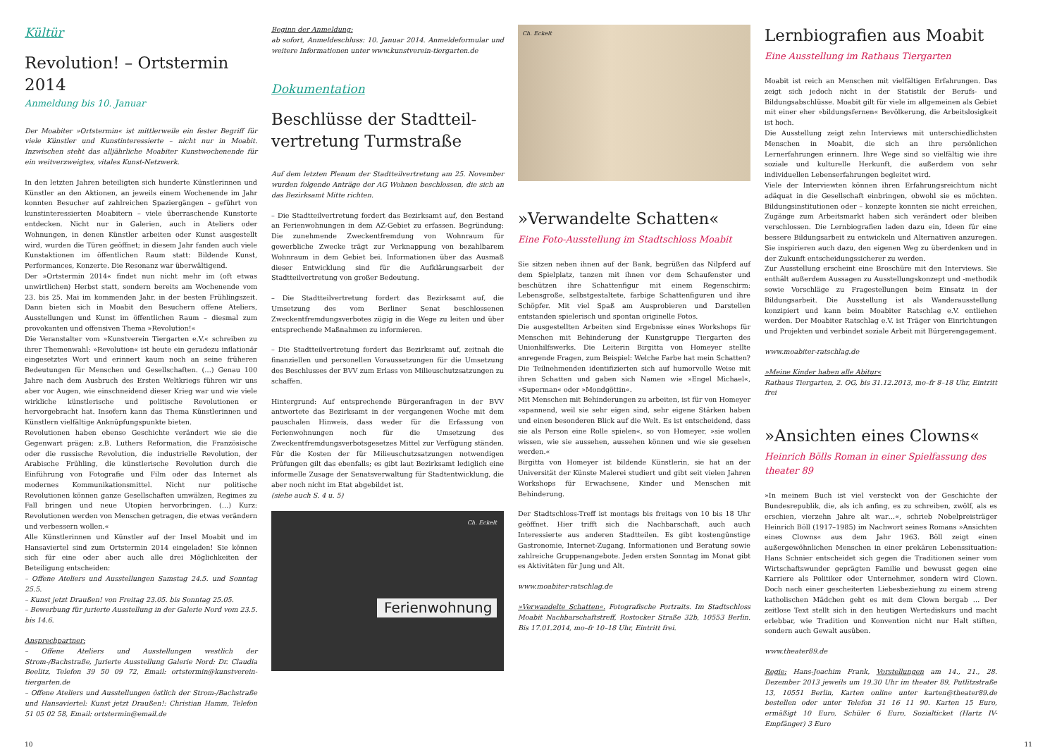Kültür
Revolution! – Ortstermin 2014
Anmeldung bis 10. Januar
Der Moabiter »Ortstermin« ist mittlerweile ein fester Begriff für viele Künstler und Kunstinteressierte – nicht nur in Moabit. Inzwischen steht das alljährliche Moabiter Kunstwochenende für ein weitverzweigtes, vitales Kunst-Netzwerk.
In den letzten Jahren beteiligten sich hunderte Künstlerinnen und Künstler an den Aktionen, an jeweils einem Wochenende im Jahr konnten Besucher auf zahlreichen Spaziergängen – geführt von kunstinteressierten Moabitern – viele überraschende Kunstorte entdecken. Nicht nur in Galerien, auch in Ateliers oder Wohnungen, in denen Künstler arbeiten oder Kunst ausgestellt wird, wurden die Türen geöffnet; in diesem Jahr fanden auch viele Kunstaktionen im öffentlichen Raum statt: Bildende Kunst, Performances, Konzerte. Die Resonanz war überwältigend.
Der »Ortstermin 2014« findet nun nicht mehr im (oft etwas unwirtlichen) Herbst statt, sondern bereits am Wochenende vom 23. bis 25. Mai im kommenden Jahr, in der besten Frühlingszeit. Dann bieten sich in Moabit den Besuchern offene Ateliers, Ausstellungen und Kunst im öffentlichen Raum – diesmal zum provokanten und offensiven Thema »Revolution!«
Die Veranstalter vom »Kunstverein Tiergarten e.V.« schreiben zu ihrer Themenwahl: »Revolution« ist heute ein geradezu inflationär eingesetztes Wort und erinnert kaum noch an seine früheren Bedeutungen für Menschen und Gesellschaften. (…) Genau 100 Jahre nach dem Ausbruch des Ersten Weltkriegs führen wir uns aber vor Augen, wie einschneidend dieser Krieg war und wie viele wirkliche künstlerische und politische Revolutionen er hervorgebracht hat. Insofern kann das Thema Künstlerinnen und Künstlern vielfältige Anknüpfungspunkte bieten.
Revolutionen haben ebenso Geschichte verändert wie sie die Gegenwart prägen: z.B. Luthers Reformation, die Französische oder die russische Revolution, die industrielle Revolution, der Arabische Frühling, die künstlerische Revolution durch die Einführung von Fotografie und Film oder das Internet als modernes Kommunikationsmittel. Nicht nur politische Revolutionen können ganze Gesellschaften umwälzen, Regimes zu Fall bringen und neue Utopien hervorbringen. (…) Kurz: Revolutionen werden von Menschen getragen, die etwas verändern und verbessern wollen.«
Alle Künstlerinnen und Künstler auf der Insel Moabit und im Hansaviertel sind zum Ortstermin 2014 eingeladen! Sie können sich für eine oder aber auch alle drei Möglichkeiten der Beteiligung entscheiden:
– Offene Ateliers und Ausstellungen Samstag 24.5. und Sonntag 25.5.
– Kunst jetzt Draußen! von Freitag 23.05. bis Sonntag 25.05.
– Bewerbung für jurierte Ausstellung in der Galerie Nord vom 23.5. bis 14.6.
Ansprechpartner:
– Offene Ateliers und Ausstellungen westlich der Strom-/Bachstraße, Jurierte Ausstellung Galerie Nord: Dr. Claudia Beelitz, Telefon 39 50 09 72, Email: ortstermin@kunstverein-tiergarten.de
– Offene Ateliers und Ausstellungen östlich der Strom-/Bachstraße und Hansaviertel: Kunst jetzt Draußen!: Christian Hamm, Telefon 51 05 02 58, Email: ortstermin@email.de
Beginn der Anmeldung:
ab sofort, Anmeldeschluss: 10. Januar 2014. Anmeldeformular und weitere Informationen unter www.kunstverein-tiergarten.de
Dokumentation
Beschlüsse der Stadtteil­vertretung Turmstraße
Auf dem letzten Plenum der Stadtteilvertretung am 25. November wurden folgende Anträge der AG Wohnen beschlossen, die sich an das Bezirksamt Mitte richten.
– Die Stadtteilvertretung fordert das Bezirksamt auf, den Bestand an Ferienwohnungen in dem AZ-Gebiet zu erfassen. Begründung: Die zunehmende Zweckentfremdung von Wohnraum für gewerbliche Zwecke trägt zur Verknappung von bezahlbarem Wohnraum in dem Gebiet bei. Informationen über das Ausmaß dieser Entwicklung sind für die Aufklärungsarbeit der Stadtteilvertretung von großer Bedeutung.
– Die Stadtteilvertretung fordert das Bezirksamt auf, die Umsetzung des vom Berliner Senat beschlossenen Zweckentfremdungsverbotes zügig in die Wege zu leiten und über entsprechende Maßnahmen zu informieren.
– Die Stadtteilvertretung fordert das Bezirksamt auf, zeitnah die finanziellen und personellen Voraussetzungen für die Umsetzung des Beschlusses der BVV zum Erlass von Milieuschutzsatzungen zu schaffen.
Hintergrund: Auf entsprechende Bürgeranfragen in der BVV antwortete das Bezirksamt in der vergangenen Woche mit dem pauschalen Hinweis, dass weder für die Erfassung von Ferienwohnungen noch für die Umsetzung des Zweckentfremdungsverbotsgesetzes Mittel zur Verfügung ständen. Für die Kosten der für Milieuschutzsatzungen notwendigen Prüfungen gilt das ebenfalls; es gibt laut Bezirksamt lediglich eine informelle Zusage der Senatsverwaltung für Stadtentwicklung, die aber noch nicht im Etat abgebildet ist.
(siehe auch S. 4 u. 5)
Ch. Eckelt
Ferienwohnung
Ch. Eckelt
»Verwandelte Schatten«
Eine Foto-Ausstellung im Stadtschloss Moabit
Sie sitzen neben ihnen auf der Bank, begrüßen das Nilpferd auf dem Spielplatz, tanzen mit ihnen vor dem Schaufenster und beschützen ihre Schattenfigur mit einem Regenschirm: Lebensgroße, selbstgestaltete, farbige Schattenfiguren und ihre Schöpfer. Mit viel Spaß am Ausprobieren und Darstellen entstanden spielerisch und spontan originelle Fotos.
Die ausgestellten Arbeiten sind Ergebnisse eines Workshops für Menschen mit Behinderung der Kunstgruppe Tiergarten des Unionhilfswerks. Die Leiterin Birgitta von Homeyer stellte anregende Fragen, zum Beispiel: Welche Farbe hat mein Schatten? Die Teilnehmenden identifizierten sich auf humorvolle Weise mit ihren Schatten und gaben sich Namen wie »Engel Michael«, »Superman« oder »Mondgöttin«.
Mit Menschen mit Behinderungen zu arbeiten, ist für von Homeyer »spannend, weil sie sehr eigen sind, sehr eigene Stärken haben und einen besonderen Blick auf die Welt. Es ist entscheidend, dass sie als Person eine Rolle spielen«, so von Homeyer, »sie wollen wissen, wie sie aussehen, aussehen können und wie sie gesehen werden.«
Birgitta von Homeyer ist bildende Künstlerin, sie hat an der Universität der Künste Malerei studiert und gibt seit vielen Jahren Workshops für Erwachsene, Kinder und Menschen mit Behinderung.
Der Stadtschloss-Treff ist montags bis freitags von 10 bis 18 Uhr geöffnet. Hier trifft sich die Nachbarschaft, auch auch Interessierte aus anderen Stadtteilen. Es gibt kostengünstige Gastronomie, Internet-Zugang, Informationen und Beratung sowie zahlreiche Gruppenangebote. Jeden ersten Sonntag im Monat gibt es Aktivitäten für Jung und Alt.
www.moabiter-ratschlag.de
»Verwandelte Schatten«. Fotografische Portraits. Im Stadtschloss Moabit Nachbarschaftstreff, Rostocker Straße 32b, 10553 Berlin. Bis 17.01.2014, mo–fr 10–18 Uhr, Eintritt frei.
Lernbiografien aus Moabit
Eine Ausstellung im Rathaus Tiergarten
Moabit ist reich an Menschen mit vielfältigen Erfahrungen. Das zeigt sich jedoch nicht in der Statistik der Berufs- und Bildungsabschlüsse. Moabit gilt für viele im allgemeinen als Gebiet mit einer eher »bildungsfernen« Bevölkerung, die Arbeitslosigkeit ist hoch.
Die Ausstellung zeigt zehn Interviews mit unterschiedlichsten Menschen in Moabit, die sich an ihre persönlichen Lernerfahrungen erinnern. Ihre Wege sind so vielfältig wie ihre soziale und kulturelle Herkunft, die außerdem von sehr individuellen Lebenserfahrungen begleitet wird.
Viele der Interviewten können ihren Erfahrungsreichtum nicht adäquat in die Gesellschaft einbringen, obwohl sie es möchten. Bildungsinstitutionen oder – konzepte konnten sie nicht erreichen, Zugänge zum Arbeitsmarkt haben sich verändert oder bleiben verschlossen. Die Lernbiografien laden dazu ein, Ideen für eine bessere Bildungsarbeit zu entwickeln und Alternativen anzuregen. Sie inspirieren auch dazu, den eigenen Weg zu überdenken und in der Zukunft entscheidungssicherer zu werden.
Zur Ausstellung erscheint eine Broschüre mit den Interviews. Sie enthält außerdem Aussagen zu Ausstellungskonzept und -methodik sowie Vorschläge zu Fragestellungen beim Einsatz in der Bildungsarbeit. Die Ausstellung ist als Wanderausstellung konzipiert und kann beim Moabiter Ratschlag e.V. entliehen werden. Der Moabiter Ratschlag e.V. ist Träger von Einrichtungen und Projekten und verbindet soziale Arbeit mit Bürgerengagement.
www.moabiter-ratschlag.de
»Meine Kinder haben alle Abitur«
Rathaus Tiergarten, 2. OG, bis 31.12.2013, mo–fr 8–18 Uhr, Eintritt frei
»Ansichten eines Clowns«
Heinrich Bölls Roman in einer Spielfassung des theater 89
»In meinem Buch ist viel versteckt von der Geschichte der Bundesrepublik, die, als ich anfing, es zu schreiben, zwölf, als es erschien, vierzehn Jahre alt war…«, schrieb Nobelpreisträger Heinrich Böll (1917–1985) im Nachwort seines Romans »Ansichten eines Clowns« aus dem Jahr 1963. Böll zeigt einen außergewöhnlichen Menschen in einer prekären Lebenssituation: Hans Schnier entscheidet sich gegen die Traditionen seiner vom Wirtschaftswunder geprägten Familie und bewusst gegen eine Karriere als Politiker oder Unternehmer, sondern wird Clown. Doch nach einer gescheiterten Liebesbeziehung zu einem streng katholischen Mädchen geht es mit dem Clown bergab … Der zeitlose Text stellt sich in den heutigen Wertediskurs und macht erlebbar, wie Tradition und Konvention nicht nur Halt stiften, sondern auch Gewalt ausüben.
www.theater89.de
Regie: Hans-Joachim Frank, Vorstellungen am 14., 21., 28. Dezember 2013 jeweils um 19.30 Uhr im theater 89, Putlitzstraße 13, 10551 Berlin, Karten online unter karten@theater89.de bestellen oder unter Telefon 31 16 11 90. Karten 15 Euro, ermäßigt 10 Euro, Schüler 6 Euro, Sozialticket (Hartz IV-Empfänger) 3 Euro
10 11